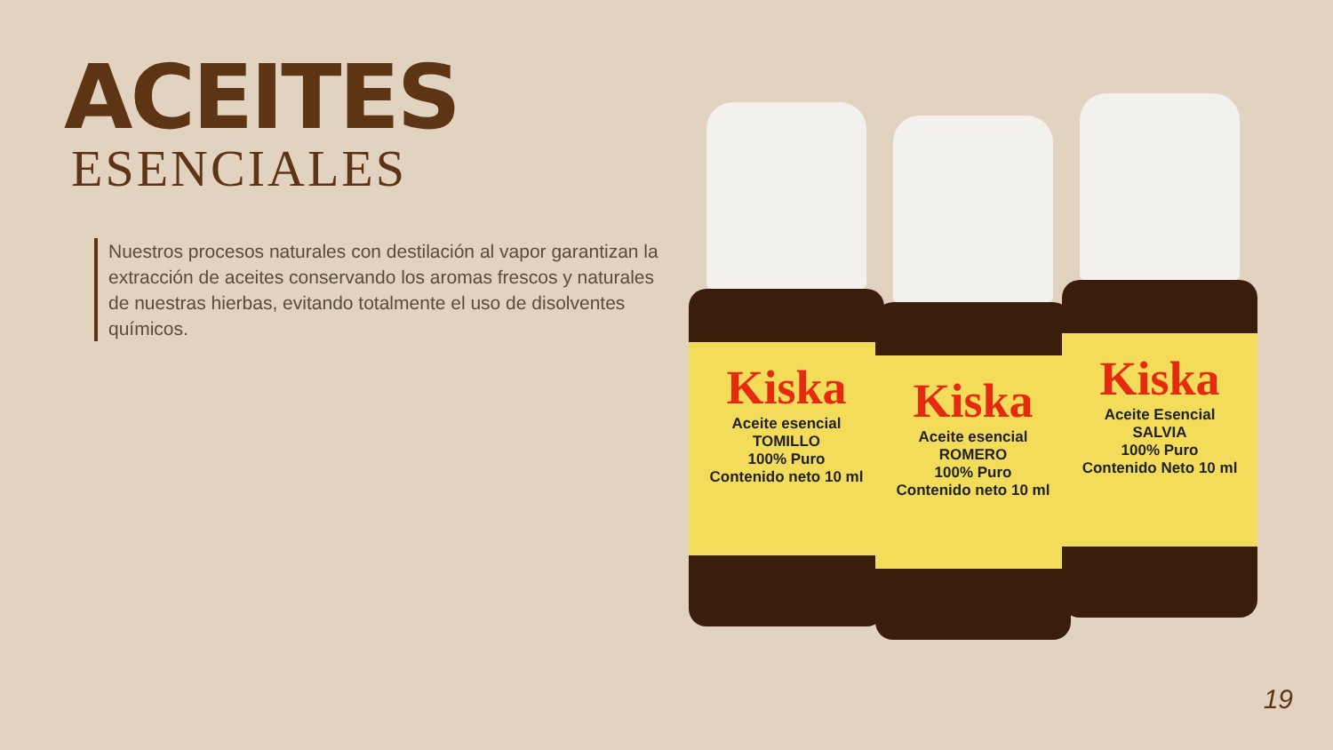ACEITES
ESENCIALES
Nuestros procesos naturales con destilación al vapor garantizan la extracción de aceites conservando los aromas frescos y naturales de nuestras hierbas, evitando totalmente el uso de disolventes químicos.
Kiska
Aceite esencial
TOMILLO
100% Puro
Contenido neto 10 ml
Kiska
Aceite esencial
ROMERO
100% Puro
Contenido neto 10 ml
Kiska
Aceite Esencial
SALVIA
100% Puro
Contenido Neto 10 ml
19